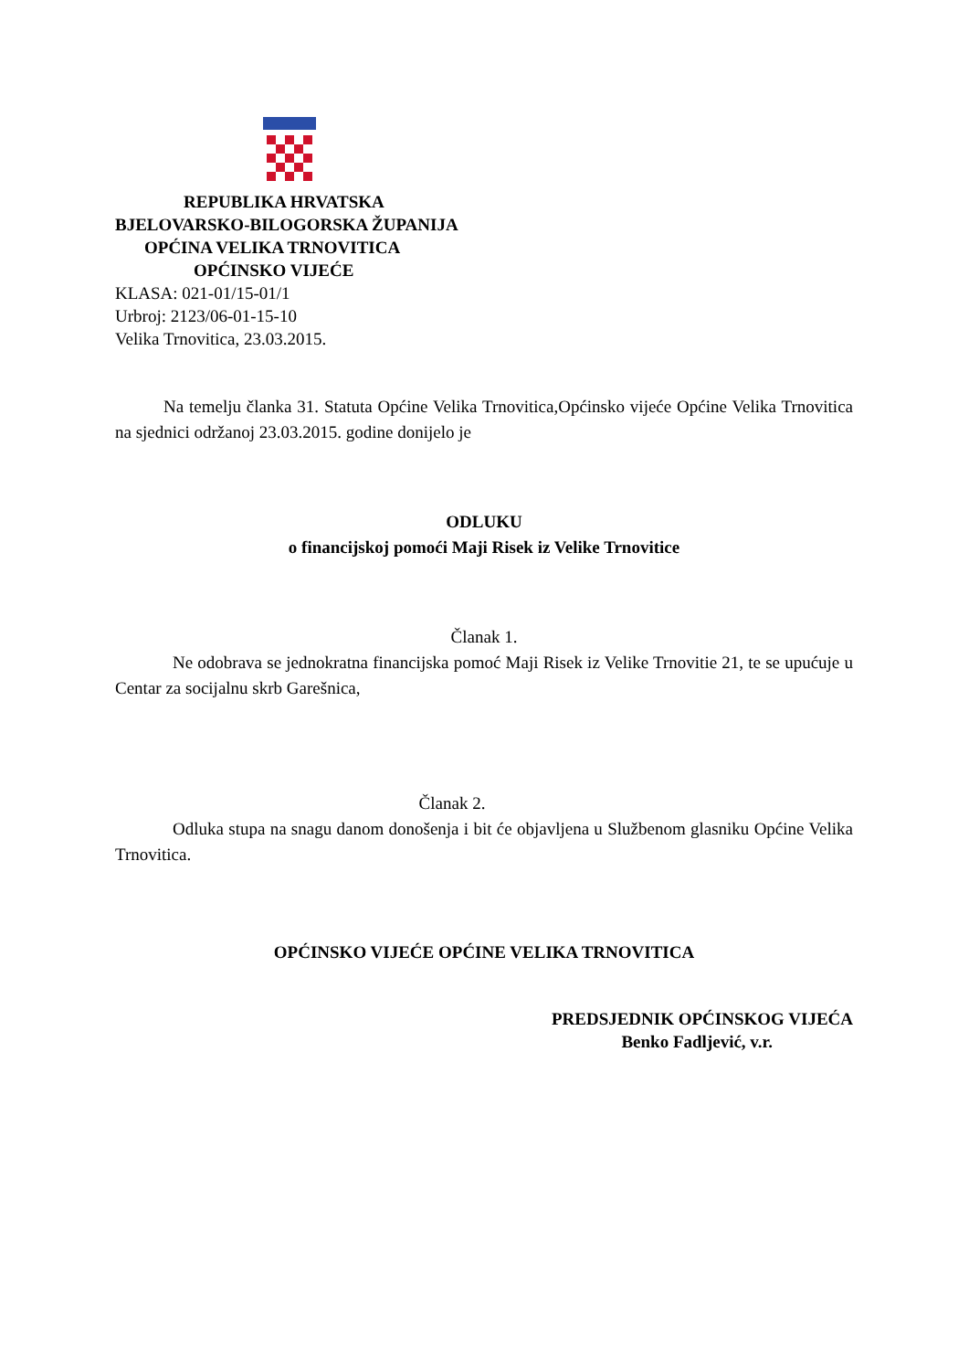REPUBLIKA HRVATSKA
BJELOVARSKO-BILOGORSKA ŽUPANIJA
OPĆINA VELIKA TRNOVITICA
OPĆINSKO VIJEĆE
KLASA: 021-01/15-01/1
Urbroj: 2123/06-01-15-10
Velika Trnovitica, 23.03.2015.
Na temelju članka 31. Statuta Općine Velika Trnovitica,Općinsko vijeće Općine Velika Trnovitica na sjednici održanoj 23.03.2015. godine donijelo je
ODLUKU
o financijskoj pomoći Maji Risek iz Velike Trnovitice
Članak 1.
Ne odobrava se jednokratna financijska pomoć Maji Risek iz Velike Trnovitie 21, te se upućuje u Centar za socijalnu skrb Garešnica,
Članak 2.
Odluka stupa na snagu danom donošenja i bit će objavljena u Službenom glasniku Općine Velika Trnovitica.
OPĆINSKO VIJEĆE OPĆINE VELIKA TRNOVITICA
PREDSJEDNIK OPĆINSKOG VIJEĆA
Benko Fadljević, v.r.